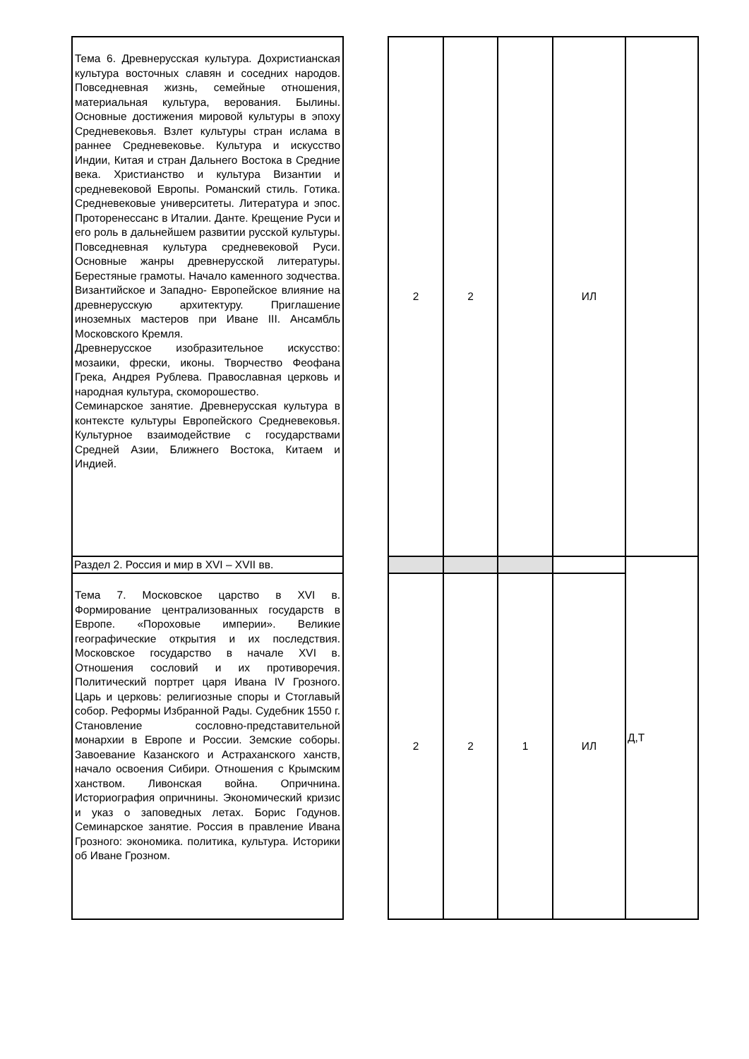| Тема 6. Древнерусская культура. Дохристианская культура восточных славян и соседних народов. Повседневная жизнь, семейные отношения, материальная культура, верования. Былины. Основные достижения мировой культуры в эпоху Средневековья. Взлет культуры стран ислама в раннее Средневековье. Культура и искусство Индии, Китая и стран Дальнего Востока в Средние века. Христианство и культура Византии и средневековой Европы. Романский стиль. Готика. Средневековые университеты. Литература и эпос. Проторенессанс в Италии. Данте. Крещение Руси и его роль в дальнейшем развитии русской культуры. Повседневная культура средневековой Руси. Основные жанры древнерусской литературы. Берестяные грамоты. Начало каменного зодчества. Византийское и Западно- Европейское влияние на древнерусскую архитектуру. Приглашение иноземных мастеров при Иване III. Ансамбль Московского Кремля. Древнерусское изобразительное искусство: мозаики, фрески, иконы. Творчество Феофана Грека, Андрея Рублева. Православная церковь и народная культура, скоморошество. Семинарское занятие. Древнерусская культура в контексте культуры Европейского Средневековья. Культурное взаимодействие с государствами Средней Азии, Ближнего Востока, Китаем и Индией. | | 2 | 2 | | ИЛ | |
| Раздел 2. Россия и мир в XVI – XVII вв. | | | | | | Д,Т |
| Тема 7. Московское царство в XVI в. Формирование централизованных государств в Европе. «Пороховые империи». Великие географические открытия и их последствия. Московское государство в начале XVI в. Отношения сословий и их противоречия. Политический портрет царя Ивана IV Грозного. Царь и церковь: религиозные споры и Стоглавый собор. Реформы Избранной Рады. Судебник 1550 г. Становление сословно-представительной монархии в Европе и России. Земские соборы. Завоевание Казанского и Астраханского ханств, начало освоения Сибири. Отношения с Крымским ханством. Ливонская война. Опричнина. Историография опричнины. Экономический кризис и указ о заповедных летах. Борис Годунов. Семинарское занятие. Россия в правление Ивана Грозного: экономика. политика, культура. Историки об Иване Грозном. | | 2 | 2 | 1 | ИЛ | |